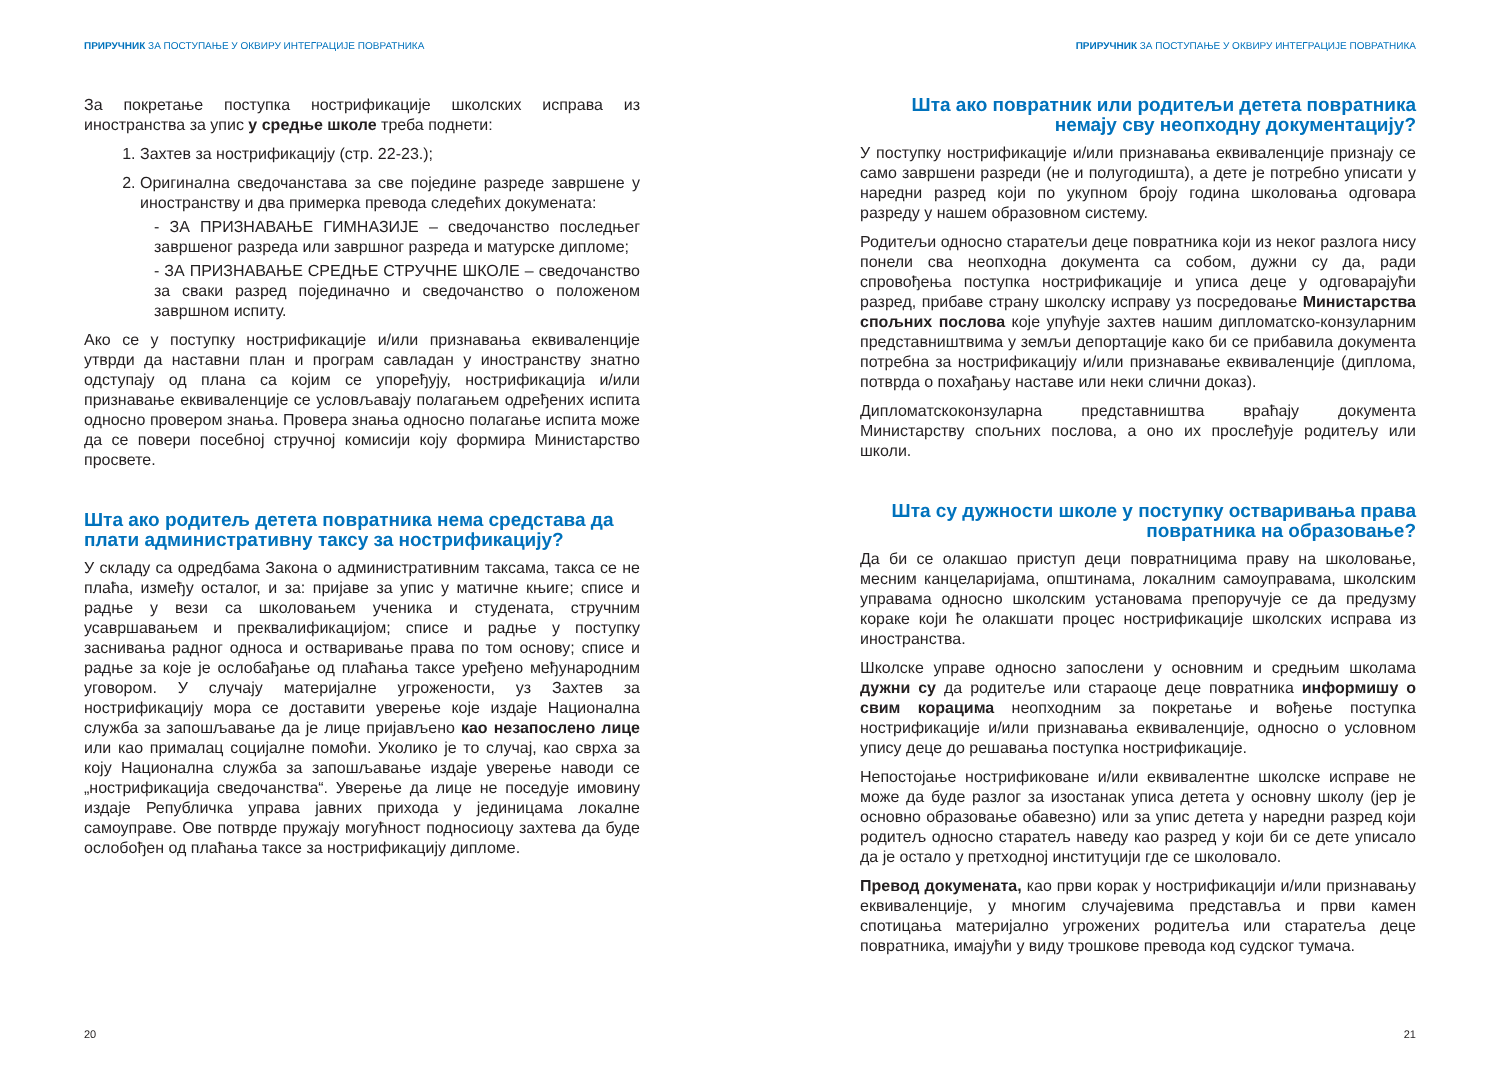ПРИРУЧНИК ЗА ПОСТУПАЊЕ У ОКВИРУ ИНТЕГРАЦИЈЕ ПОВРАТНИКА
За покретање поступка нострификације школских исправа из иностранства за упис у средње школе треба поднети:
1. Захтев за нострификацију (стр. 22-23.);
2. Оригинална сведочанстава за све појединe разреде завршене у иностранству и два примерка превода следећих докумената:
- ЗА ПРИЗНАВАЊЕ ГИМНАЗИЈЕ – сведочанство последњег завршеног разреда или завршног разреда и матурске дипломе;
- ЗА ПРИЗНАВАЊЕ СРЕДЊЕ СТРУЧНЕ ШКОЛЕ – сведочанство за сваки разред појединачно и сведочанство о положеном завршном испиту.
Ако се у поступку нострификације и/или признавања еквиваленције утврди да наставни план и програм савладан у иностранству знатно одступају од плана са којим се упоређују, нострификација и/или признавање еквиваленције се условљавају полагањем одређених испита односно провером знања. Провера знања односно полагање испита може да се повери посебној стручној комисији коју формира Министарство просвете.
Шта ако родитељ детета повратника нема средстава да плати административну таксу за нострификацију?
У складу са одредбама Закона о административним таксама, такса се не плаћа, између осталог, и за: пријаве за упис у матичне књиге; списе и радње у вези са школовањем ученика и студената, стручним усавршавањем и преквалификацијом; списе и радње у поступку заснивања радног односа и остваривање права по том основу; списе и радње за које је ослобађање од плаћања таксе уређено међународним уговором. У случају материјалне угрожености, уз Захтев за нострификацију мора се доставити уверење које издаје Национална служба за запошљавање да је лице пријављено као незапослено лице или као прималац социјалне помоћи. Уколико је то случај, као сврха за коју Национална служба за запошљавање издаје уверење наводи се „нострификација сведочанства“. Уверење да лице не поседује имовину издаје Републичка управа јавних прихода у јединицама локалне самоуправе. Ове потврде пружају могућност подносиоцу захтева да буде ослобођен од плаћања таксе за нострификацију дипломе.
20
ПРИРУЧНИК ЗА ПОСТУПАЊЕ У ОКВИРУ ИНТЕГРАЦИЈЕ ПОВРАТНИКА
Шта ако повратник или родитељи детета повратника немају сву неопходну документацију?
У поступку нострификације и/или признавања еквиваленције признају се само завршени разреди (не и полугодишта), а дете је потребно уписати у наредни разред који по укупном броју година школовања одговара разреду у нашем образовном систему.
Родитељи односно старатељи деце повратника који из неког разлога нису понели сва неопходна документа са собом, дужни су да, ради спровођења поступка нострификације и уписа деце у одговарајући разред, прибаве страну школску исправу уз посредовање Министарства спољних послова које упућује захтев нашим дипломатско-конзуларним представништвима у земљи депортације како би се прибавила документа потребна за нострификацију и/или признавање еквиваленције (диплома, потврда о похађању наставе или неки слични доказ).
Дипломатскоконзуларна представништва враћају документа Министарству спољних послова, а оно их прослеђује родитељу или школи.
Шта су дужности школе у поступку остваривања права повратника на образовање?
Да би се олакшао приступ деци повратницима праву на школовање, месним канцеларијама, општинама, локалним самоуправама, школским управама односно школским установама препоручује се да предузму кораке који ће олакшати процес нострификације школских исправа из иностранства.
Школске управе односно запослени у основним и средњим школама дужни су да родитеље или стараоце деце повратника информишу о свим корацима неопходним за покретање и вођење поступка нострификације и/или признавања еквиваленције, односно о условном упису деце до решавања поступка нострификације.
Непостојање нострификоване и/или еквивалентне школске исправе не може да буде разлог за изостанак уписа детета у основну школу (јер је основно образовање обавезно) или за упис детета у наредни разред који родитељ односно старатељ наведу као разред у који би се дете уписало да је остало у претходној институцији где се школовало.
Превод докумената, као први корак у нострификацији и/или признавању еквиваленције, у многим случајевима представља и први камен спотицања материјално угрожених родитеља или старатеља деце повратника, имајући у виду трошкове превода код судског тумача.
21